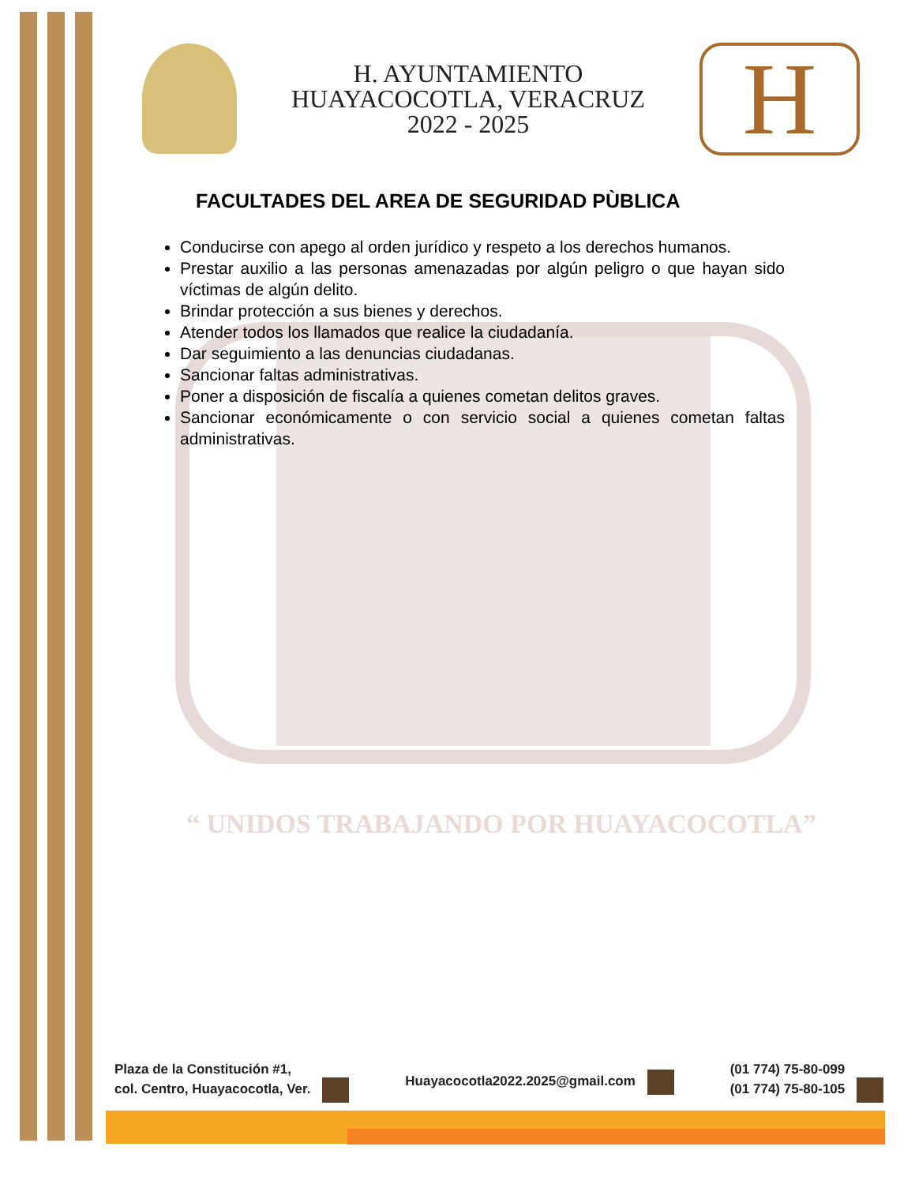H. AYUNTAMIENTO
HUAYACOCOTLA, VERACRUZ
2022 - 2025
H
FACULTADES DEL AREA DE SEGURIDAD PÙBLICA
Conducirse con apego al orden jurídico y respeto a los derechos humanos.
Prestar auxilio a las personas amenazadas por algún peligro o que hayan sido víctimas de algún delito.
Brindar protección a sus bienes y derechos.
Atender todos los llamados que realice la ciudadanía.
Dar seguimiento a las denuncias ciudadanas.
Sancionar faltas administrativas.
Poner a disposición de fiscalía a quienes cometan delitos graves.
Sancionar económicamente o con servicio social a quienes cometan faltas administrativas.
“ UNIDOS TRABAJANDO POR HUAYACOCOTLA”
Plaza de la Constitución #1,
col. Centro, Huayacocotla, Ver.
Huayacocotla2022.2025@gmail.com
(01 774) 75-80-099
(01 774) 75-80-105